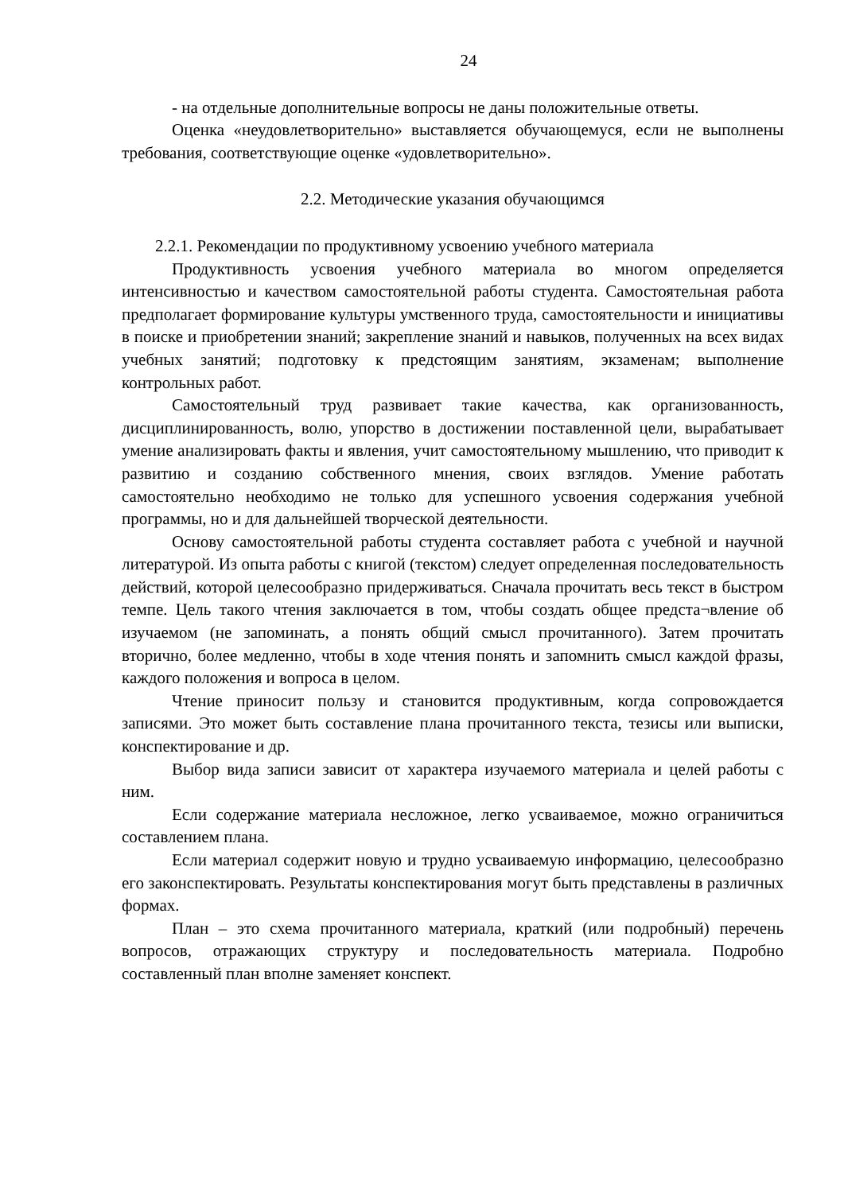24
- на отдельные дополнительные вопросы не даны положительные ответы.
Оценка «неудовлетворительно» выставляется обучающемуся, если не выполнены требования, соответствующие оценке «удовлетворительно».
2.2. Методические указания обучающимся
2.2.1. Рекомендации по продуктивному усвоению учебного материала
Продуктивность усвоения учебного материала во многом определяется интенсивностью и качеством самостоятельной работы студента. Самостоятельная работа предполагает формирование культуры умственного труда, самостоятельности и инициативы в поиске и приобретении знаний; закрепление знаний и навыков, полученных на всех видах учебных занятий; подготовку к предстоящим занятиям, экзаменам; выполнение контрольных работ.
Самостоятельный труд развивает такие качества, как организованность, дисциплинированность, волю, упорство в достижении поставленной цели, вырабатывает умение анализировать факты и явления, учит самостоятельному мышлению, что приводит к развитию и созданию собственного мнения, своих взглядов. Умение работать самостоятельно необходимо не только для успешного усвоения содержания учебной программы, но и для дальнейшей творческой деятельности.
Основу самостоятельной работы студента составляет работа с учебной и научной литературой. Из опыта работы с книгой (текстом) следует определенная последовательность действий, которой целесообразно придерживаться. Сначала прочитать весь текст в быстром темпе. Цель такого чтения заключается в том, чтобы создать общее предста¬вление об изучаемом (не запоминать, а понять общий смысл прочитанного). Затем прочитать вторично, более медленно, чтобы в ходе чтения понять и запомнить смысл каждой фразы, каждого положения и вопроса в целом.
Чтение приносит пользу и становится продуктивным, когда сопровождается записями. Это может быть составление плана прочитанного текста, тезисы или выписки, конспектирование и др.
Выбор вида записи зависит от характера изучаемого материала и целей работы с ним.
Если содержание материала несложное, легко усваиваемое, можно ограничиться составлением плана.
Если материал содержит новую и трудно усваиваемую информацию, целесообразно его законспектировать. Результаты конспектирования могут быть представлены в различных формах.
План – это схема прочитанного материала, краткий (или подробный) перечень вопросов, отражающих структуру и последовательность материала. Подробно составленный план вполне заменяет конспект.